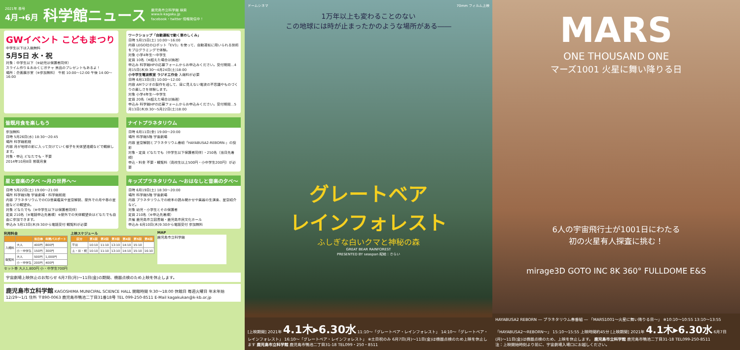2021年 春号
4月→6月
科学館ニュース
鹿児島市立科学館 検索
www.k-kagaku.jp
facebook・twitter 情報発信中！
GWイベント こどもまつり
中学生以下は入館無料
5月5日 水・祝
対象：中学生以下（※幼児は保護者同伴）
スライム作り＆おみくじガチャ 景品のプレゼントもあるよ！
場所：企画展示室（※参加無料） 午前 10:00〜12:00 午後 14:00〜16:00
ワークショップ「自動運転で動く車のしくみ」
日時 5月15日(土) 10:00〜16:00
内容 LEGO社のロボット「EV3」を使って、自動運転に用いられる技術をプログラミングで体験。
対象 小学4年生〜中学生
定員 10名（※超えた場合は抽選）
申込み 科学館HPの応募フォームからお申込みください。受付期間…4月15日(木)9:30〜4月24日(土)18:00
小中学生電波教室 ラジオ工作会 入館料が必要
日時 6月13日(日) 10:00〜12:00
内容 AMラジオの製作を通して、目に見えない電波の不思議やものづくりの楽しさを体験します。
対象 小学4年生〜中学生
定員 20名（※超えた場合は抽選）
申込み 科学館HPの応募フォームからお申込みください。受付期間…5月13日(木)9:30〜5月22日(土)18:00
皆既月食を楽しもう
参加無料
日時 5月26日(水) 18:30〜20:45
場所 科学館前庭
内容 月が地球の影に入って欠けていく様子を天体望遠鏡などで観察します。
対象・申込 どなたでも・不要
2014年10月8日 皆既月食
ナイトプラネタリウム
日時 6月11日(金) 19:00〜20:00
場所 科学館5階 宇宙劇場
内容 星空解説とプラネタリウム番組「HAYABUSA2-REBORN-」の投影
対象・定員 どなたでも（中学生以下保護者同伴）・250名（当日先着順）
申込・料金 不要・観覧料（高校生以上500円・小中学生200円）が必要
星と音楽の夕べ 〜月の世界へ〜
日時 5月22日(土) 19:00〜21:00
場所 科学館5階 宇宙劇場・科学館前庭
内容 プラネタリウムでのCD音楽鑑賞や星空解説、屋外での月や春の星座などの観望会。
対象 どなたでも（※中学生以下は保護者同伴）
定員 210名（※電話申込先着順）※屋外での天体観望会はどなたでも自由に参加できます。
申込み 5月13日(木)9:30から電話受付 観覧料が必要
キッズプラネタリウム 〜おはなしと音楽の夕べ〜
日時 6月19日(土) 18:30〜20:00
場所 科学館5階 宇宙劇場
内容 プラネタリウムでの絵本の読み聞かせや楽器の生演奏、星空紹介など。
対象 幼児・小学生とその保護者
定員 210名（※申込先着順）
共催 鹿児島市立図書館・鹿児島市民文化ホール
申込み 6月10日(木)9:30から電話受付 参加無料
利用料金
| | | 当日券 | 年間パスポート |
| --- | --- | --- | --- |
| 入館料 | 大人 | 400円 | 800円 |
| | 小・中学生 | 150円 | 300円 |
| 観覧料 | 大人 | 500円 | 1,000円 |
| | 小・中学生 | 200円 | 400円 |
セット券 大人1,800円 小・中学生700円
上映スケジュール
| 区分 | 第1回 | 第2回 | 第3回 | 第4回 | 第5回 | 第6回 |
| --- | --- | --- | --- | --- | --- | --- |
| 平日 | 10:10 | 11:10 | 13:10 | 14:10 | 15:10 | |
| 土・日・祝 | 10:10 | 11:10 | 13:10 | 14:10 | 15:10 | 16:10 |
MAP
鹿児島市立科学館
宇宙劇場上映休止のお知らせ 6月7日(月)〜11日(金)の期間、機器点検のため上映を休止します。
鹿児島市立科学館 KAGOSHIMA MUNICIPAL SCIENCE HALL 開館時間 9:30〜18:00 休館日 毎週火曜日 年末年始 12/29〜1/1 住所 〒890-0063 鹿児島市鴨池二丁目31番18号 TEL 099-250-8511 E-Mail kagakukan@k-kb.or.jp
ドームシネマ 70mm フィルム上映
1万年以上も変わることのない
この地球には時が止まったかのような場所がある――
グレートベア
レインフォレスト
ふしぎな白いクマと神秘の森
GREAT BEAR RAINFOREST
PRESENTED BY seaspan 配給：さらい
[上映期間] 2021年 4.1木▸6.30水 11:10〜「グレートベア・レインフォレスト」 14:10〜「グレートベア・レインフォレスト」 16:10〜「グレートベア・レインフォレスト」 ※土日祝のみ 6月7日(月)〜11日(金)は機器点検のため上映を休止します 鹿児島市立科学館 鹿児島市鴨池二丁目31-18 TEL099・250・8511
MARS
ONE THOUSAND ONE
マーズ1001 火星に舞い降りる日
6人の宇宙飛行士が1001日にわたる
初の火星有人探査に挑む！
mirage3D GOTO INC 8K 360° FULLDOME E&S
HAYABUSA2 REBORN ― プラネタリウム春番組 ― 「MARS1001〜火星に舞い降りる日〜」 ※10:10〜10:55 13:10〜13:55 「HAYABUSA2〜REBORN〜」 15:10〜15:55 上映時間約45分 [上映期間] 2021年 4.1木▸6.30水 6月7日(月)〜11日(金)は機器点検のため、上映を休止します。 鹿児島市立科学館 鹿児島市鴨池二丁目31-18 TEL099-250-8511
注：上映開始時刻より前に、宇宙劇場入場口にお越しください。